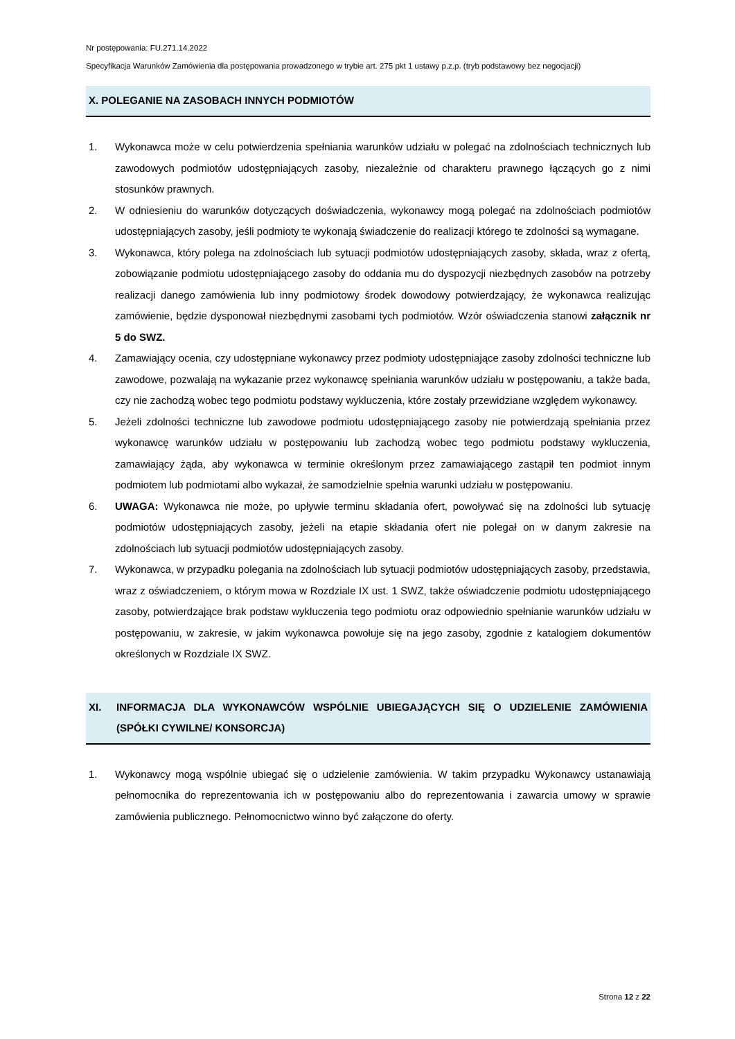Nr postępowania: FU.271.14.2022
Specyfikacja Warunków Zamówienia dla postępowania prowadzonego w trybie art. 275 pkt 1 ustawy p.z.p. (tryb podstawowy bez negocjacji)
X. POLEGANIE NA ZASOBACH INNYCH PODMIOTÓW
1. Wykonawca może w celu potwierdzenia spełniania warunków udziału w polegać na zdolnościach technicznych lub zawodowych podmiotów udostępniających zasoby, niezależnie od charakteru prawnego łączących go z nimi stosunków prawnych.
2. W odniesieniu do warunków dotyczących doświadczenia, wykonawcy mogą polegać na zdolnościach podmiotów udostępniających zasoby, jeśli podmioty te wykonają świadczenie do realizacji którego te zdolności są wymagane.
3. Wykonawca, który polega na zdolnościach lub sytuacji podmiotów udostępniających zasoby, składa, wraz z ofertą, zobowiązanie podmiotu udostępniającego zasoby do oddania mu do dyspozycji niezbędnych zasobów na potrzeby realizacji danego zamówienia lub inny podmiotowy środek dowodowy potwierdzający, że wykonawca realizując zamówienie, będzie dysponował niezbędnymi zasobami tych podmiotów. Wzór oświadczenia stanowi załącznik nr 5 do SWZ.
4. Zamawiający ocenia, czy udostępniane wykonawcy przez podmioty udostępniające zasoby zdolności techniczne lub zawodowe, pozwalają na wykazanie przez wykonawcę spełniania warunków udziału w postępowaniu, a także bada, czy nie zachodzą wobec tego podmiotu podstawy wykluczenia, które zostały przewidziane względem wykonawcy.
5. Jeżeli zdolności techniczne lub zawodowe podmiotu udostępniającego zasoby nie potwierdzają spełniania przez wykonawcę warunków udziału w postępowaniu lub zachodzą wobec tego podmiotu podstawy wykluczenia, zamawiający żąda, aby wykonawca w terminie określonym przez zamawiającego zastąpił ten podmiot innym podmiotem lub podmiotami albo wykazał, że samodzielnie spełnia warunki udziału w postępowaniu.
6. UWAGA: Wykonawca nie może, po upływie terminu składania ofert, powoływać się na zdolności lub sytuację podmiotów udostępniających zasoby, jeżeli na etapie składania ofert nie polegał on w danym zakresie na zdolnościach lub sytuacji podmiotów udostępniających zasoby.
7. Wykonawca, w przypadku polegania na zdolnościach lub sytuacji podmiotów udostępniających zasoby, przedstawia, wraz z oświadczeniem, o którym mowa w Rozdziale IX ust. 1 SWZ, także oświadczenie podmiotu udostępniającego zasoby, potwierdzające brak podstaw wykluczenia tego podmiotu oraz odpowiednio spełnianie warunków udziału w postępowaniu, w zakresie, w jakim wykonawca powołuje się na jego zasoby, zgodnie z katalogiem dokumentów określonych w Rozdziale IX SWZ.
XI. INFORMACJA DLA WYKONAWCÓW WSPÓLNIE UBIEGAJĄCYCH SIĘ O UDZIELENIE ZAMÓWIENIA (SPÓŁKI CYWILNE/ KONSORCJA)
1. Wykonawcy mogą wspólnie ubiegać się o udzielenie zamówienia. W takim przypadku Wykonawcy ustanawiają pełnomocnika do reprezentowania ich w postępowaniu albo do reprezentowania i zawarcia umowy w sprawie zamówienia publicznego. Pełnomocnictwo winno być załączone do oferty.
Strona 12 z 22